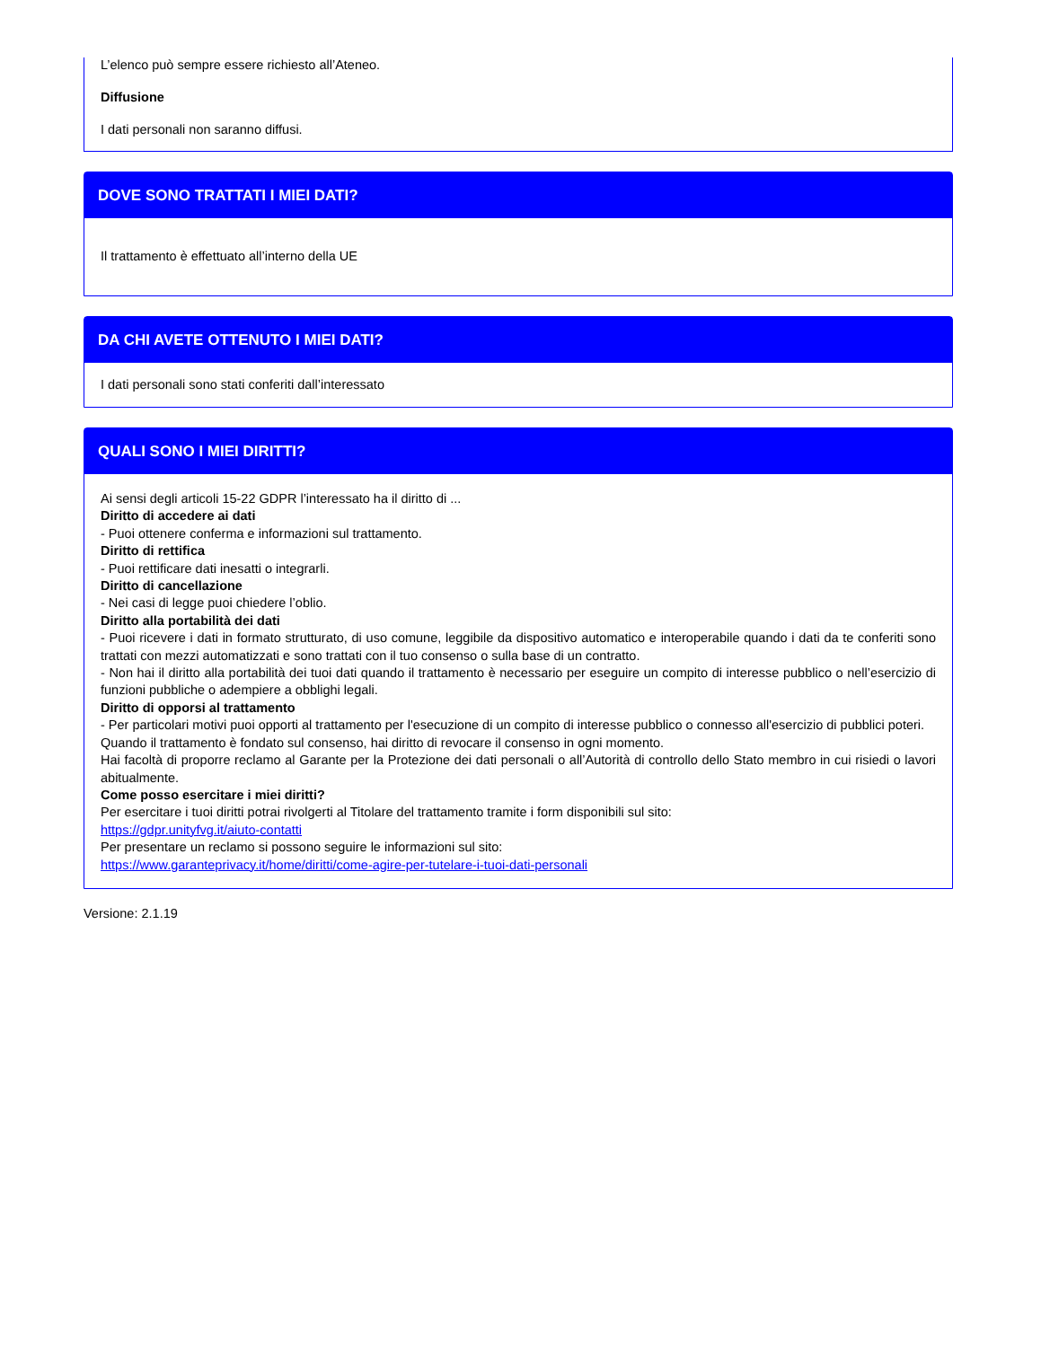L’elenco può sempre essere richiesto all’Ateneo.
Diffusione
I dati personali non saranno diffusi.
DOVE SONO TRATTATI I MIEI DATI?
Il trattamento è effettuato all’interno della UE
DA CHI AVETE OTTENUTO I MIEI DATI?
I dati personali sono stati conferiti dall’interessato
QUALI SONO I MIEI DIRITTI?
Ai sensi degli articoli 15-22 GDPR l’interessato ha il diritto di ...
Diritto di accedere ai dati
- Puoi ottenere conferma e informazioni sul trattamento.
Diritto di rettifica
- Puoi rettificare dati inesatti o integrarli.
Diritto di cancellazione
- Nei casi di legge puoi chiedere l’oblio.
Diritto alla portabilità dei dati
- Puoi ricevere i dati in formato strutturato, di uso comune, leggibile da dispositivo automatico e interoperabile quando i dati da te conferiti sono trattati con mezzi automatizzati e sono trattati con il tuo consenso o sulla base di un contratto.
- Non hai il diritto alla portabilità dei tuoi dati quando il trattamento è necessario per eseguire un compito di interesse pubblico o nell’esercizio di funzioni pubbliche o adempiere a obblighi legali.
Diritto di opporsi al trattamento
- Per particolari motivi puoi opporti al trattamento per l'esecuzione di un compito di interesse pubblico o connesso all'esercizio di pubblici poteri.
Quando il trattamento è fondato sul consenso, hai diritto di revocare il consenso in ogni momento.
Hai facoltà di proporre reclamo al Garante per la Protezione dei dati personali o all’Autorità di controllo dello Stato membro in cui risiedi o lavori abitualmente.
Come posso esercitare i miei diritti?
Per esercitare i tuoi diritti potrai rivolgerti al Titolare del trattamento tramite i form disponibili sul sito:
https://gdpr.unityfvg.it/aiuto-contatti
Per presentare un reclamo si possono seguire le informazioni sul sito:
https://www.garanteprivacy.it/home/diritti/come-agire-per-tutelare-i-tuoi-dati-personali
Versione: 2.1.19